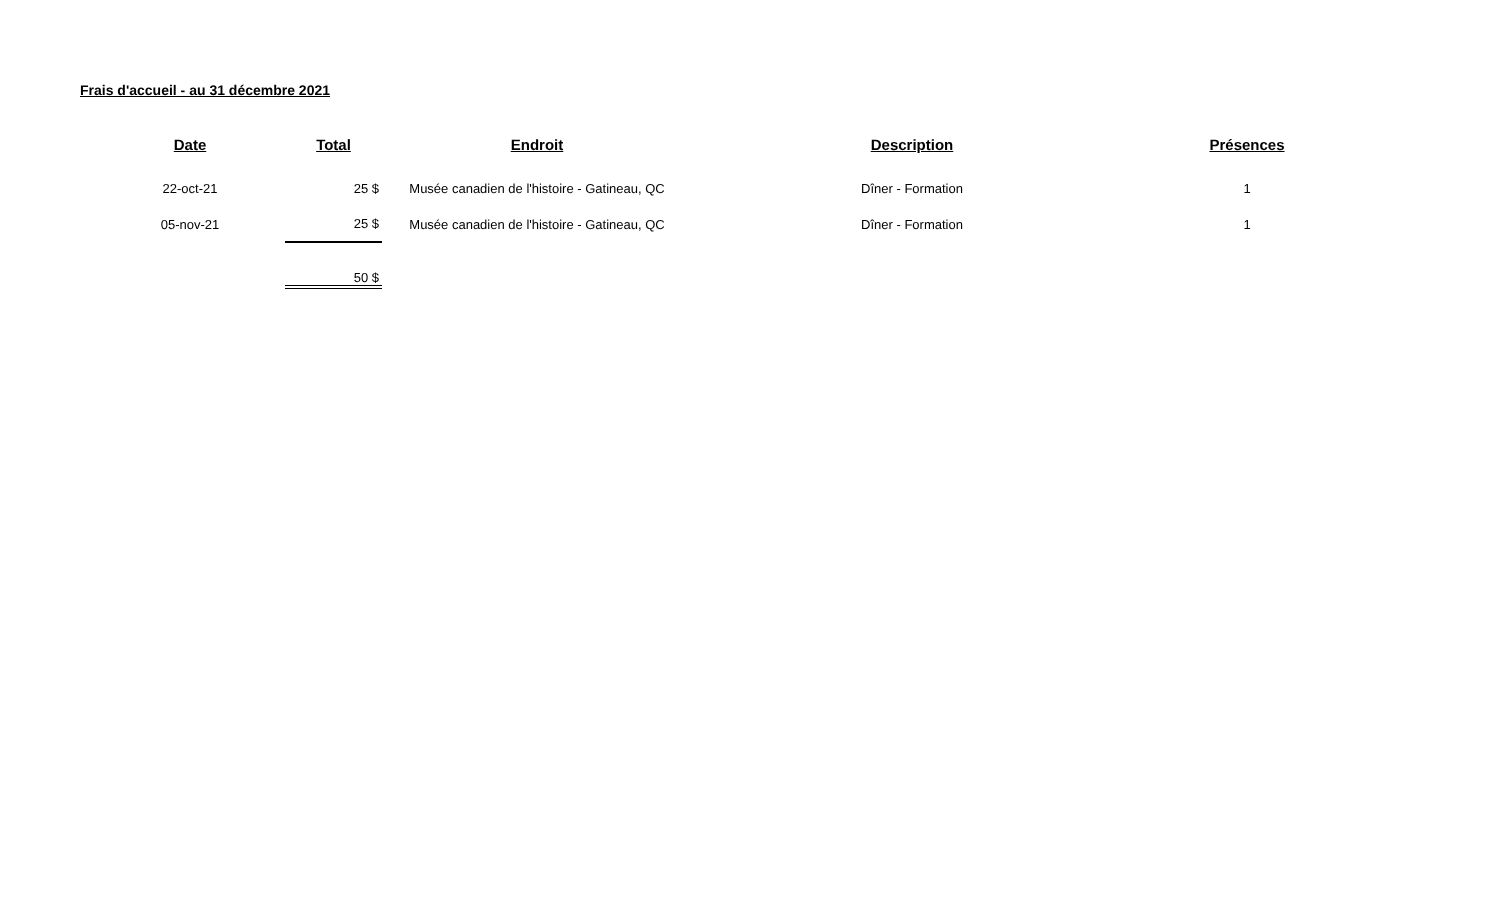Frais d'accueil - au 31 décembre 2021
| Date | Total | Endroit | Description | Présences |
| --- | --- | --- | --- | --- |
| 22-oct-21 | 25 $ | Musée canadien de l'histoire - Gatineau, QC | Dîner - Formation | 1 |
| 05-nov-21 | 25 $ | Musée canadien de l'histoire - Gatineau, QC | Dîner - Formation | 1 |
| | 50 $ | | | |